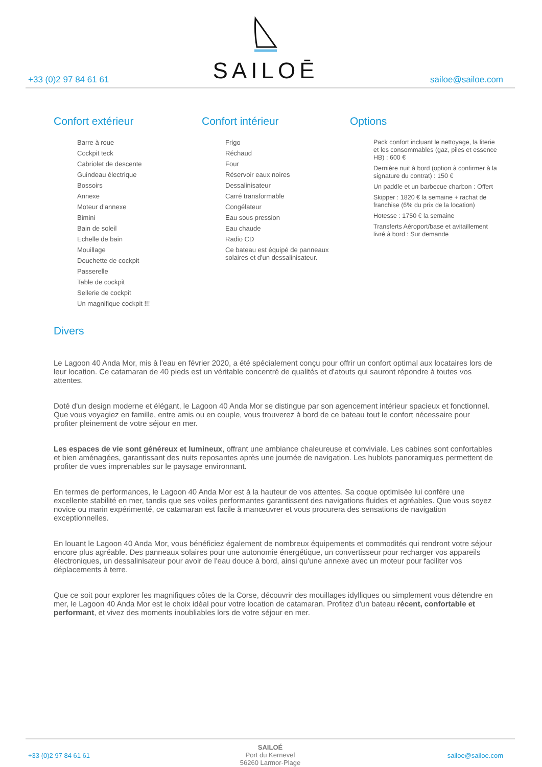SAILOĒ
+33 (0)2 97 84 61 61 sailoe@sailoe.com
Confort extérieur
Barre à roue
Cockpit teck
Cabriolet de descente
Guindeau électrique
Bossoirs
Annexe
Moteur d'annexe
Bimini
Bain de soleil
Echelle de bain
Mouillage
Douchette de cockpit
Passerelle
Table de cockpit
Sellerie de cockpit
Un magnifique cockpit !!!
Confort intérieur
Frigo
Réchaud
Four
Réservoir eaux noires
Dessalinisateur
Carré transformable
Congélateur
Eau sous pression
Eau chaude
Radio CD
Ce bateau est équipé de panneaux solaires et d'un dessalinisateur.
Options
Pack confort incluant le nettoyage, la literie et les consommables (gaz, piles et essence HB) : 600 €
Dernière nuit à bord (option à confirmer à la signature du contrat) : 150 €
Un paddle et un barbecue charbon : Offert
Skipper : 1820 € la semaine + rachat de franchise (6% du prix de la location)
Hotesse : 1750 € la semaine
Transferts Aéroport/base et avitaillement livré à bord : Sur demande
Divers
Le Lagoon 40 Anda Mor, mis à l'eau en février 2020, a été spécialement conçu pour offrir un confort optimal aux locataires lors de leur location. Ce catamaran de 40 pieds est un véritable concentré de qualités et d'atouts qui sauront répondre à toutes vos attentes.
Doté d'un design moderne et élégant, le Lagoon 40 Anda Mor se distingue par son agencement intérieur spacieux et fonctionnel. Que vous voyagiez en famille, entre amis ou en couple, vous trouverez à bord de ce bateau tout le confort nécessaire pour profiter pleinement de votre séjour en mer.
Les espaces de vie sont généreux et lumineux, offrant une ambiance chaleureuse et conviviale. Les cabines sont confortables et bien aménagées, garantissant des nuits reposantes après une journée de navigation. Les hublots panoramiques permettent de profiter de vues imprenables sur le paysage environnant.
En termes de performances, le Lagoon 40 Anda Mor est à la hauteur de vos attentes. Sa coque optimisée lui confère une excellente stabilité en mer, tandis que ses voiles performantes garantissent des navigations fluides et agréables. Que vous soyez novice ou marin expérimenté, ce catamaran est facile à manœuvrer et vous procurera des sensations de navigation exceptionnelles.
En louant le Lagoon 40 Anda Mor, vous bénéficiez également de nombreux équipements et commodités qui rendront votre séjour encore plus agréable. Des panneaux solaires pour une autonomie énergétique, un convertisseur pour recharger vos appareils électroniques, un dessalinisateur pour avoir de l'eau douce à bord, ainsi qu'une annexe avec un moteur pour faciliter vos déplacements à terre.
Que ce soit pour explorer les magnifiques côtes de la Corse, découvrir des mouillages idylliques ou simplement vous détendre en mer, le Lagoon 40 Anda Mor est le choix idéal pour votre location de catamaran. Profitez d'un bateau récent, confortable et performant, et vivez des moments inoubliables lors de votre séjour en mer.
+33 (0)2 97 84 61 61
SAILOÉ
Port du Kernevel
56260 Larmor-Plage
sailoe@sailoe.com